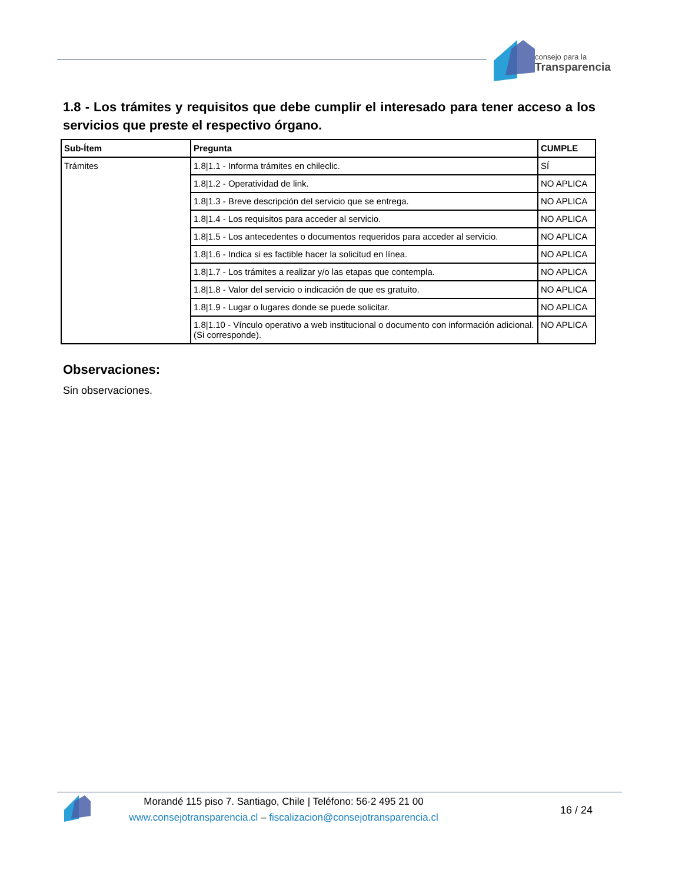consejo para la
Transparencia
1.8 - Los trámites y requisitos que debe cumplir el interesado para tener acceso a los servicios que preste el respectivo órgano.
| Sub-Ítem | Pregunta | CUMPLE |
| --- | --- | --- |
| Trámites | 1.8/1.1 - Informa trámites en chileclic. | SÍ |
| | 1.8/1.2 - Operatividad de link. | NO APLICA |
| | 1.8/1.3 - Breve descripción del servicio que se entrega. | NO APLICA |
| | 1.8/1.4 - Los requisitos para acceder al servicio. | NO APLICA |
| | 1.8/1.5 - Los antecedentes o documentos requeridos para acceder al servicio. | NO APLICA |
| | 1.8/1.6 - Indica si es factible hacer la solicitud en línea. | NO APLICA |
| | 1.8/1.7 - Los trámites a realizar y/o las etapas que contempla. | NO APLICA |
| | 1.8/1.8 - Valor del servicio o indicación de que es gratuito. | NO APLICA |
| | 1.8/1.9 - Lugar o lugares donde se puede solicitar. | NO APLICA |
| | 1.8/1.10 - Vínculo operativo a web institucional o documento con información adicional. (Si corresponde). | NO APLICA |
Observaciones:
Sin observaciones.
Morandé 115 piso 7. Santiago, Chile | Teléfono: 56-2 495 21 00
www.consejotransparencia.cl – fiscalizacion@consejotransparencia.cl
16 / 24